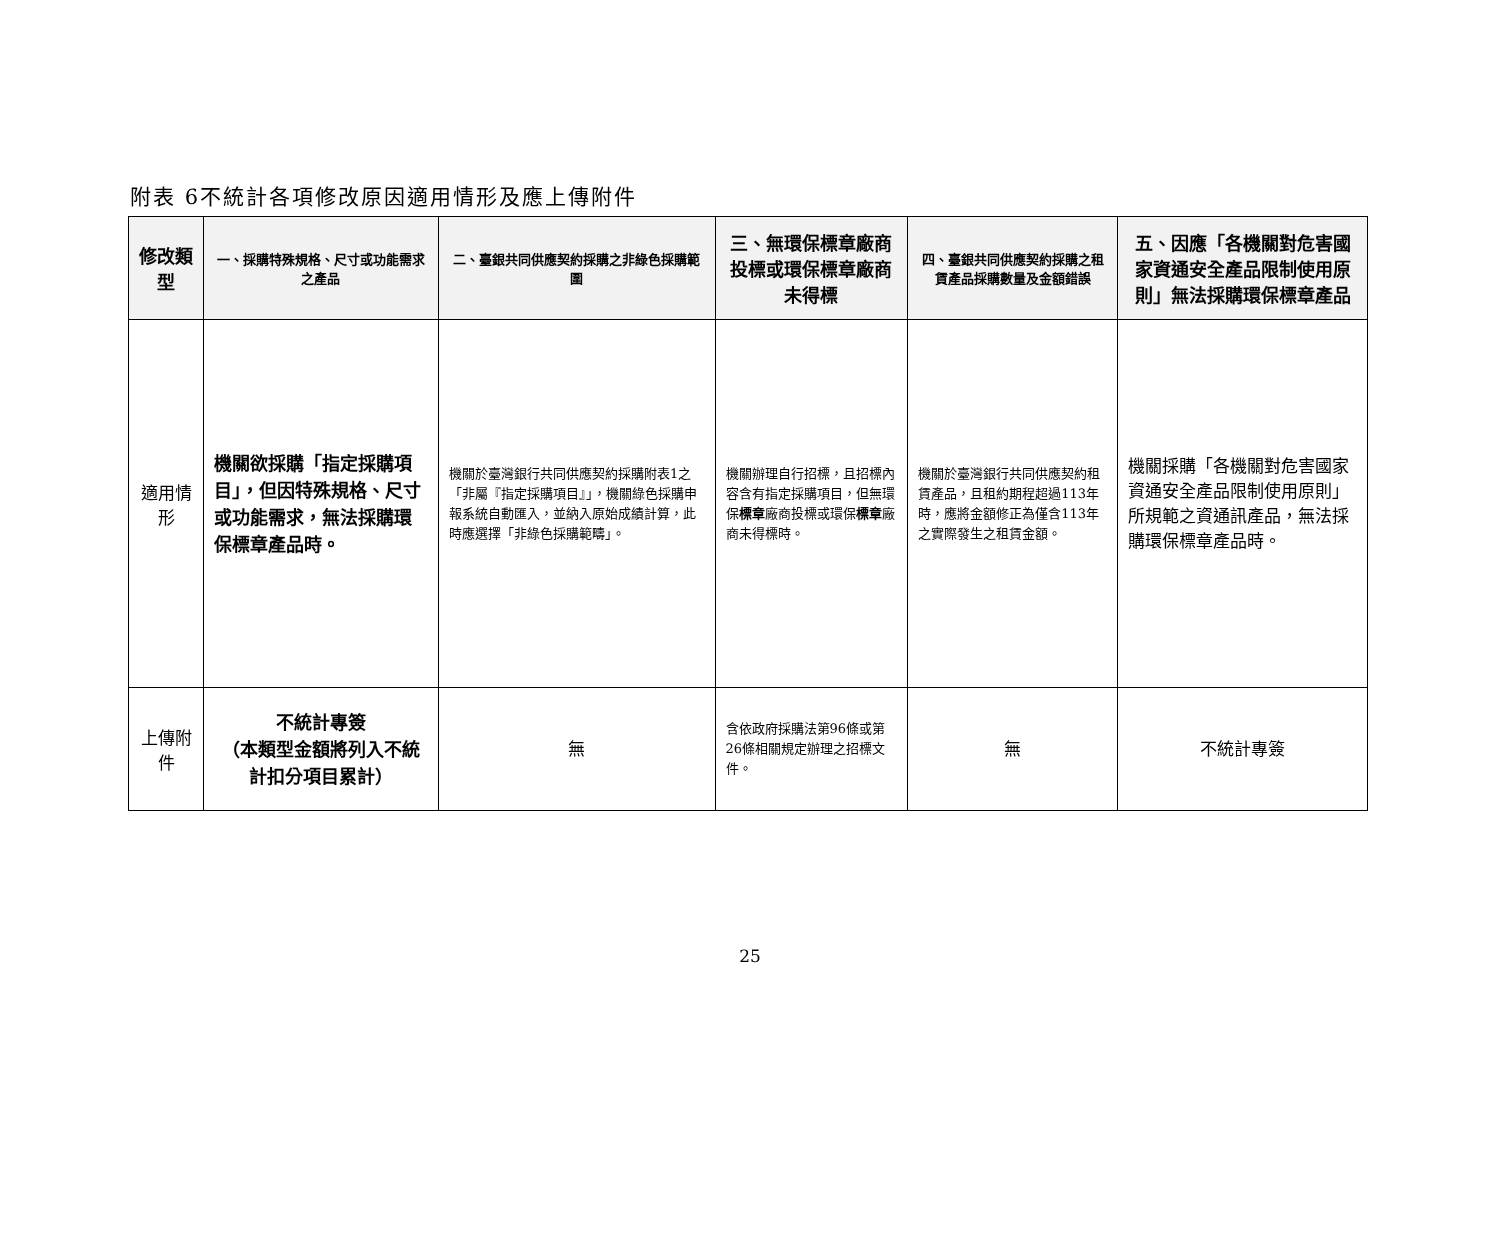附表 6不統計各項修改原因適用情形及應上傳附件
| 修改類型 | 一、採購特殊規格、尺寸或功能需求之產品 | 二、臺銀共同供應契約採購之非綠色採購範圍 | 三、無環保標章廠商投標或環保標章廠商未得標 | 四、臺銀共同供應契約採購之租賃產品採購數量及金額錯誤 | 五、因應「各機關對危害國家資通安全產品限制使用原則」無法採購環保標章產品 |
| --- | --- | --- | --- | --- | --- |
| 適用情形 | 機關欲採購「指定採購項目」，但因特殊規格、尺寸或功能需求，無法採購環保標章產品時。 | 機關於臺灣銀行共同供應契約採購附表1之「非屬『指定採購項目』」，機關綠色採購申報系統自動匯入，並納入原始成績計算，此時應選擇「非綠色採購範疇」。 | 機關辦理自行招標，且招標內容含有指定採購項目，但無環保 標章 廠商投標或環保 標章 廠商未得標時。 | 機關於臺灣銀行共同供應契約租賃產品，且租約期程超過113年時，應將金額修正為僅含113年之實際發生之租賃金額。 | 機關採購「各機關對危害國家資通安全產品限制使用原則」所規範之資通訊產品，無法採購環保標章產品時。 |
| 上傳附件 | 不統計專簽 （本類型金額將列入不統計扣分項目累計） | 無 | 含依政府採購法第96條或第26條相關規定辦理之招標文件。 | 無 | 不統計專簽 |
25